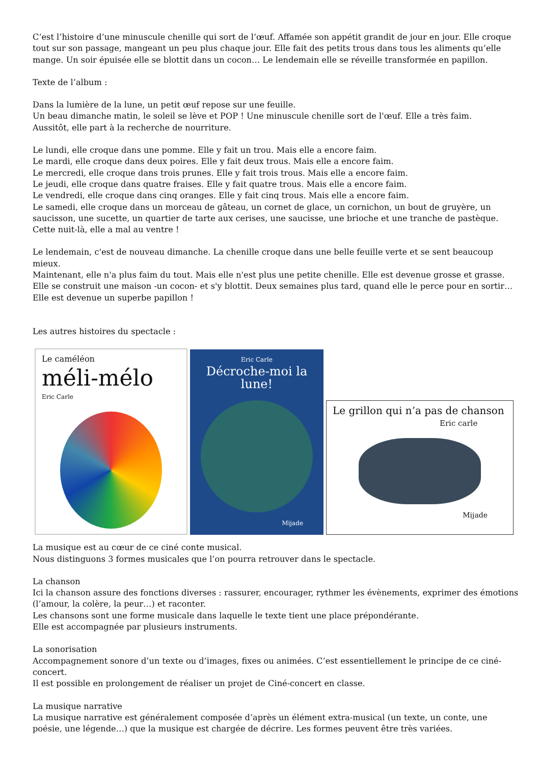C’est l’histoire d’une minuscule chenille qui sort de l’œuf. Affamée son appétit grandit de jour en jour. Elle croque tout sur son passage, mangeant un peu plus chaque jour. Elle fait des petits trous dans tous les aliments qu’elle mange. Un soir épuisée elle se blottit dans un cocon… Le lendemain elle se réveille transformée en papillon.
Texte de l’album :
Dans la lumière de la lune, un petit œuf repose sur une feuille.
Un beau dimanche matin, le soleil se lève et POP ! Une minuscule chenille sort de l'œuf. Elle a très faim.
Aussitôt, elle part à la recherche de nourriture.
Le lundi, elle croque dans une pomme. Elle y fait un trou. Mais elle a encore faim.
Le mardi, elle croque dans deux poires. Elle y fait deux trous. Mais elle a encore faim.
Le mercredi, elle croque dans trois prunes. Elle y fait trois trous. Mais elle a encore faim.
Le jeudi, elle croque dans quatre fraises. Elle y fait quatre trous. Mais elle a encore faim.
Le vendredi, elle croque dans cinq oranges. Elle y fait cinq trous. Mais elle a encore faim.
Le samedi, elle croque dans un morceau de gâteau, un cornet de glace, un cornichon, un bout de gruyère, un saucisson, une sucette, un quartier de tarte aux cerises, une saucisse, une brioche et une tranche de pastèque. Cette nuit-là, elle a mal au ventre !
Le lendemain, c'est de nouveau dimanche. La chenille croque dans une belle feuille verte et se sent beaucoup mieux.
Maintenant, elle n'a plus faim du tout. Mais elle n'est plus une petite chenille. Elle est devenue grosse et grasse.
Elle se construit une maison -un cocon- et s'y blottit. Deux semaines plus tard, quand elle le perce pour en sortir…
Elle est devenue un superbe papillon !
Les autres histoires du spectacle :
Le caméléon
méli-mélo
Eric Carle
Eric Carle
Décroche-moi la lune!
Mijade
Le grillon qui n’a pas de chanson
Eric carle
Mijade
La musique est au cœur de ce ciné conte musical.
Nous distinguons 3 formes musicales que l’on pourra retrouver dans le spectacle.
La chanson
Ici la chanson assure des fonctions diverses : rassurer, encourager, rythmer les évènements, exprimer des émotions (l’amour, la colère, la peur…) et raconter.
Les chansons sont une forme musicale dans laquelle le texte tient une place prépondérante.
Elle est accompagnée par plusieurs instruments.
La sonorisation
Accompagnement sonore d’un texte ou d’images, fixes ou animées. C’est essentiellement le principe de ce ciné-concert.
Il est possible en prolongement de réaliser un projet de Ciné-concert en classe.
La musique narrative
La musique narrative est généralement composée d’après un élément extra-musical (un texte, un conte, une poésie, une légende…) que la musique est chargée de décrire. Les formes peuvent être très variées.